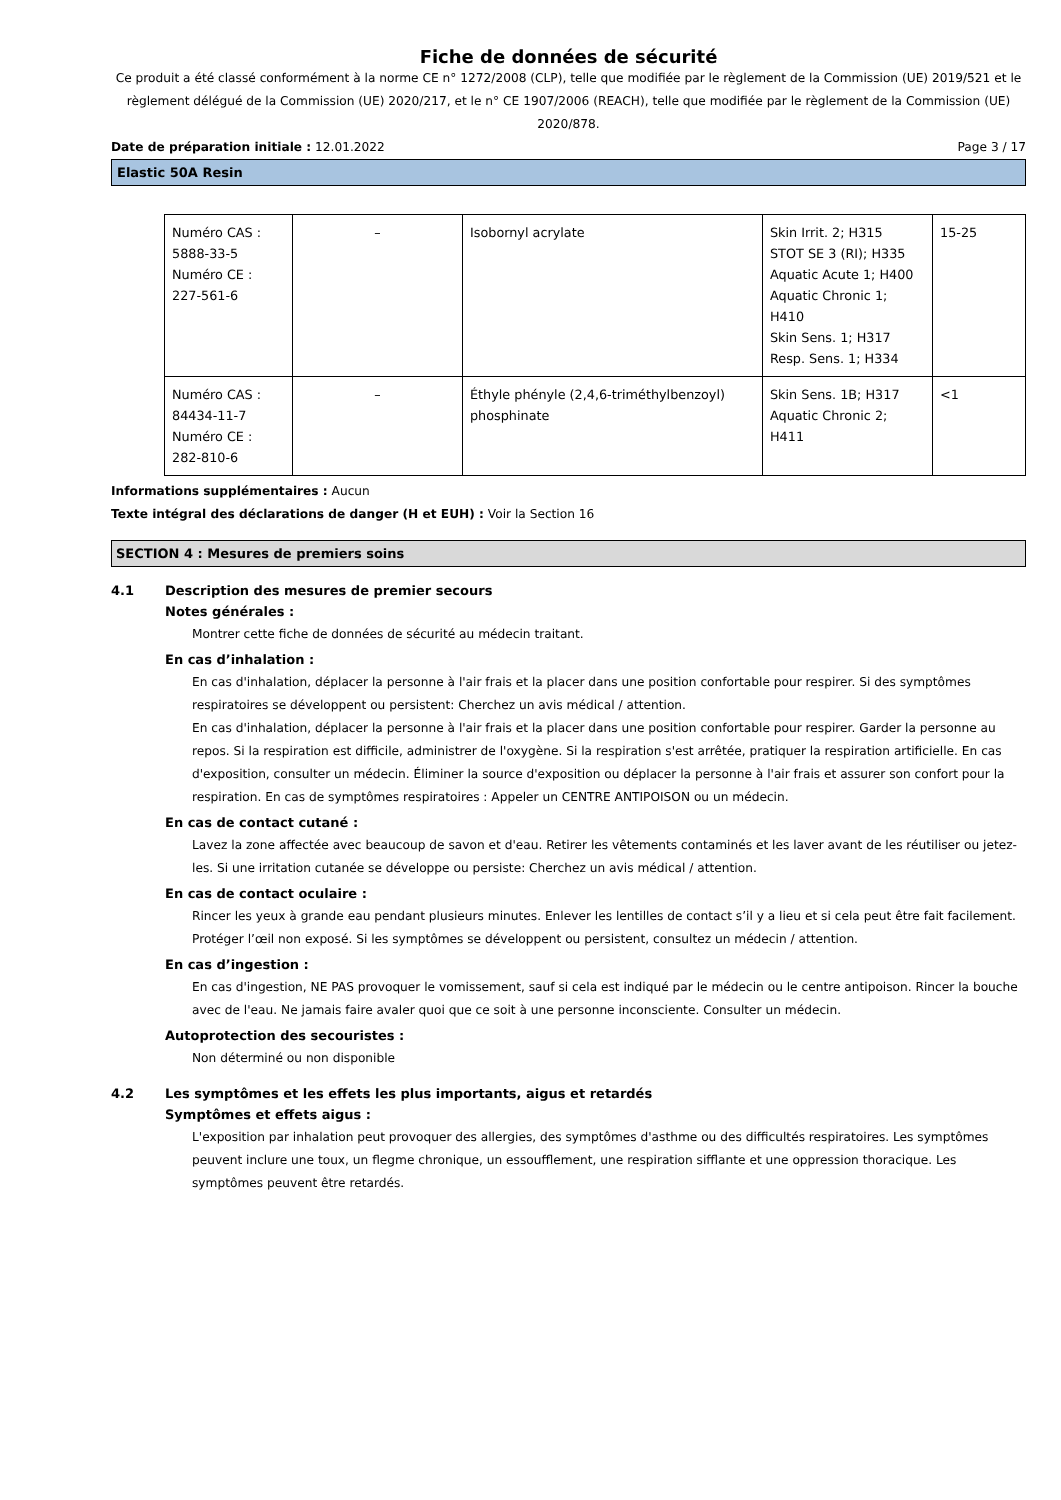Fiche de données de sécurité
Ce produit a été classé conformément à la norme CE n° 1272/2008 (CLP), telle que modifiée par le règlement de la Commission (UE) 2019/521 et le règlement délégué de la Commission (UE) 2020/217, et le n° CE 1907/2006 (REACH), telle que modifiée par le règlement de la Commission (UE) 2020/878.
Date de préparation initiale : 12.01.2022 Page 3 / 17
Elastic 50A Resin
| Numéro CAS : 5888-33-5 Numéro CE : 227-561-6 | – | Isobornyl acrylate | Skin Irrit. 2; H315 STOT SE 3 (RI); H335 Aquatic Acute 1; H400 Aquatic Chronic 1; H410 Skin Sens. 1; H317 Resp. Sens. 1; H334 | 15-25 |
| Numéro CAS : 84434-11-7 Numéro CE : 282-810-6 | – | Éthyle phényle (2,4,6-triméthylbenzoyl) phosphinate | Skin Sens. 1B; H317 Aquatic Chronic 2; H411 | <1 |
Informations supplémentaires : Aucun
Texte intégral des déclarations de danger (H et EUH) : Voir la Section 16
SECTION 4 : Mesures de premiers soins
4.1 Description des mesures de premier secours
Notes générales :
Montrer cette fiche de données de sécurité au médecin traitant.
En cas d’inhalation :
En cas d'inhalation, déplacer la personne à l'air frais et la placer dans une position confortable pour respirer. Si des symptômes respiratoires se développent ou persistent: Cherchez un avis médical / attention.
En cas d'inhalation, déplacer la personne à l'air frais et la placer dans une position confortable pour respirer. Garder la personne au repos. Si la respiration est difficile, administrer de l'oxygène. Si la respiration s'est arrêtée, pratiquer la respiration artificielle. En cas d'exposition, consulter un médecin. Éliminer la source d'exposition ou déplacer la personne à l'air frais et assurer son confort pour la respiration. En cas de symptômes respiratoires : Appeler un CENTRE ANTIPOISON ou un médecin.
En cas de contact cutané :
Lavez la zone affectée avec beaucoup de savon et d'eau. Retirer les vêtements contaminés et les laver avant de les réutiliser ou jetez-les. Si une irritation cutanée se développe ou persiste: Cherchez un avis médical / attention.
En cas de contact oculaire :
Rincer les yeux à grande eau pendant plusieurs minutes. Enlever les lentilles de contact s’il y a lieu et si cela peut être fait facilement. Protéger l’œil non exposé. Si les symptômes se développent ou persistent, consultez un médecin / attention.
En cas d’ingestion :
En cas d'ingestion, NE PAS provoquer le vomissement, sauf si cela est indiqué par le médecin ou le centre antipoison. Rincer la bouche avec de l'eau. Ne jamais faire avaler quoi que ce soit à une personne inconsciente. Consulter un médecin.
Autoprotection des secouristes :
Non déterminé ou non disponible
4.2 Les symptômes et les effets les plus importants, aigus et retardés
Symptômes et effets aigus :
L'exposition par inhalation peut provoquer des allergies, des symptômes d'asthme ou des difficultés respiratoires. Les symptômes peuvent inclure une toux, un flegme chronique, un essoufflement, une respiration sifflante et une oppression thoracique. Les symptômes peuvent être retardés.